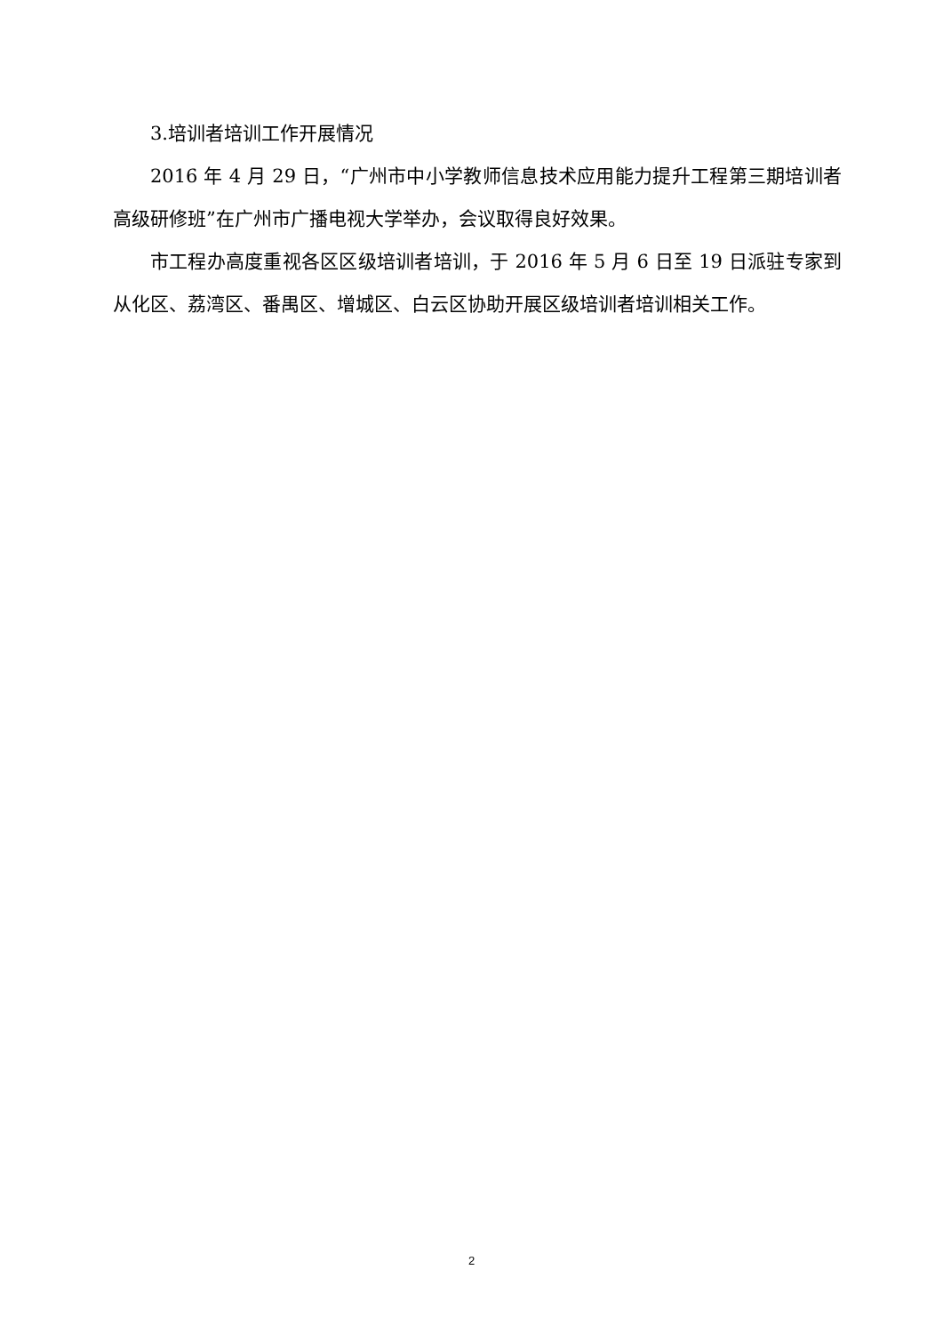3.培训者培训工作开展情况
2016 年 4 月 29 日，“广州市中小学教师信息技术应用能力提升工程第三期培训者高级研修班”在广州市广播电视大学举办，会议取得良好效果。
市工程办高度重视各区区级培训者培训，于 2016 年 5 月 6 日至 19 日派驻专家到从化区、荔湾区、番禺区、增城区、白云区协助开展区级培训者培训相关工作。
2